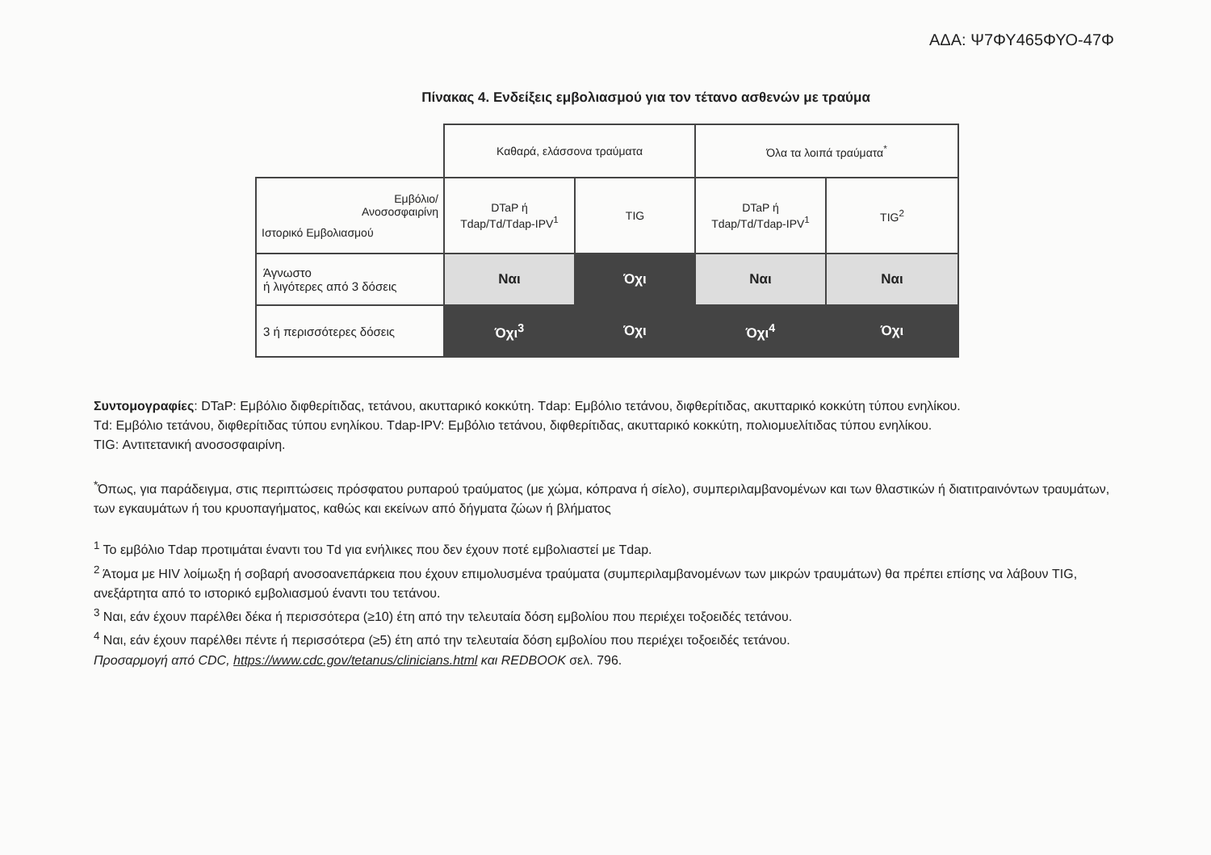ΑΔΑ: Ψ7ΦΥ465ΦΥΟ-47Φ
Πίνακας 4. Ενδείξεις εμβολιασμού για τον τέτανο ασθενών με τραύμα
| | Καθαρά, ελάσσονα τραύματα | | Όλα τα λοιπά τραύματα<sup>*</sup> | |
| --- | --- | --- | --- | --- |
| Εμβόλιο/ Ανοσοσφαιρίνη Ιστορικό Εμβολιασμού | DTaP ή Tdap/Td/Tdap-IPV<sup>1</sup> | TIG | DTaP ή Tdap/Td/Tdap-IPV<sup>1</sup> | TIG<sup>2</sup> |
| Άγνωστο ή λιγότερες από 3 δόσεις | Ναι | Όχι | Ναι | Ναι |
| 3 ή περισσότερες δόσεις | Όχι<sup>3</sup> | Όχι | Όχι<sup>4</sup> | Όχι |
Συντομογραφίες: DTaP: Εμβόλιο διφθερίτιδας, τετάνου, ακυτταρικό κοκκύτη. Tdap: Εμβόλιο τετάνου, διφθερίτιδας, ακυτταρικό κοκκύτη τύπου ενηλίκου.
Td: Εμβόλιο τετάνου, διφθερίτιδας τύπου ενηλίκου. Tdap-IPV: Εμβόλιο τετάνου, διφθερίτιδας, ακυτταρικό κοκκύτη, πολιομυελίτιδας τύπου ενηλίκου.
TIG: Αντιτετανική ανοσοσφαιρίνη.
<sup>*</sup> Όπως, για παράδειγμα, στις περιπτώσεις πρόσφατου ρυπαρού τραύματος (με χώμα, κόπρανα ή σίελο), συμπεριλαμβανομένων και των θλαστικών ή διατιτραινόντων τραυμάτων, των εγκαυμάτων ή του κρυοπαγήματος, καθώς και εκείνων από δήγματα ζώων ή βλήματος
<sup>1</sup> Το εμβόλιο Tdap προτιμάται έναντι του Td για ενήλικες που δεν έχουν ποτέ εμβολιαστεί με Tdap.
<sup>2</sup> Άτομα με HIV λοίμωξη ή σοβαρή ανοσοανεπάρκεια που έχουν επιμολυσμένα τραύματα (συμπεριλαμβανομένων των μικρών τραυμάτων) θα πρέπει επίσης να λάβουν TIG, ανεξάρτητα από το ιστορικό εμβολιασμού έναντι του τετάνου.
<sup>3</sup> Ναι, εάν έχουν παρέλθει δέκα ή περισσότερα (≥10) έτη από την τελευταία δόση εμβολίου που περιέχει τοξοειδές τετάνου.
<sup>4</sup> Ναι, εάν έχουν παρέλθει πέντε ή περισσότερα (≥5) έτη από την τελευταία δόση εμβολίου που περιέχει τοξοειδές τετάνου.
Προσαρμογή από CDC, https://www.cdc.gov/tetanus/clinicians.html και REDBOOK σελ. 796.